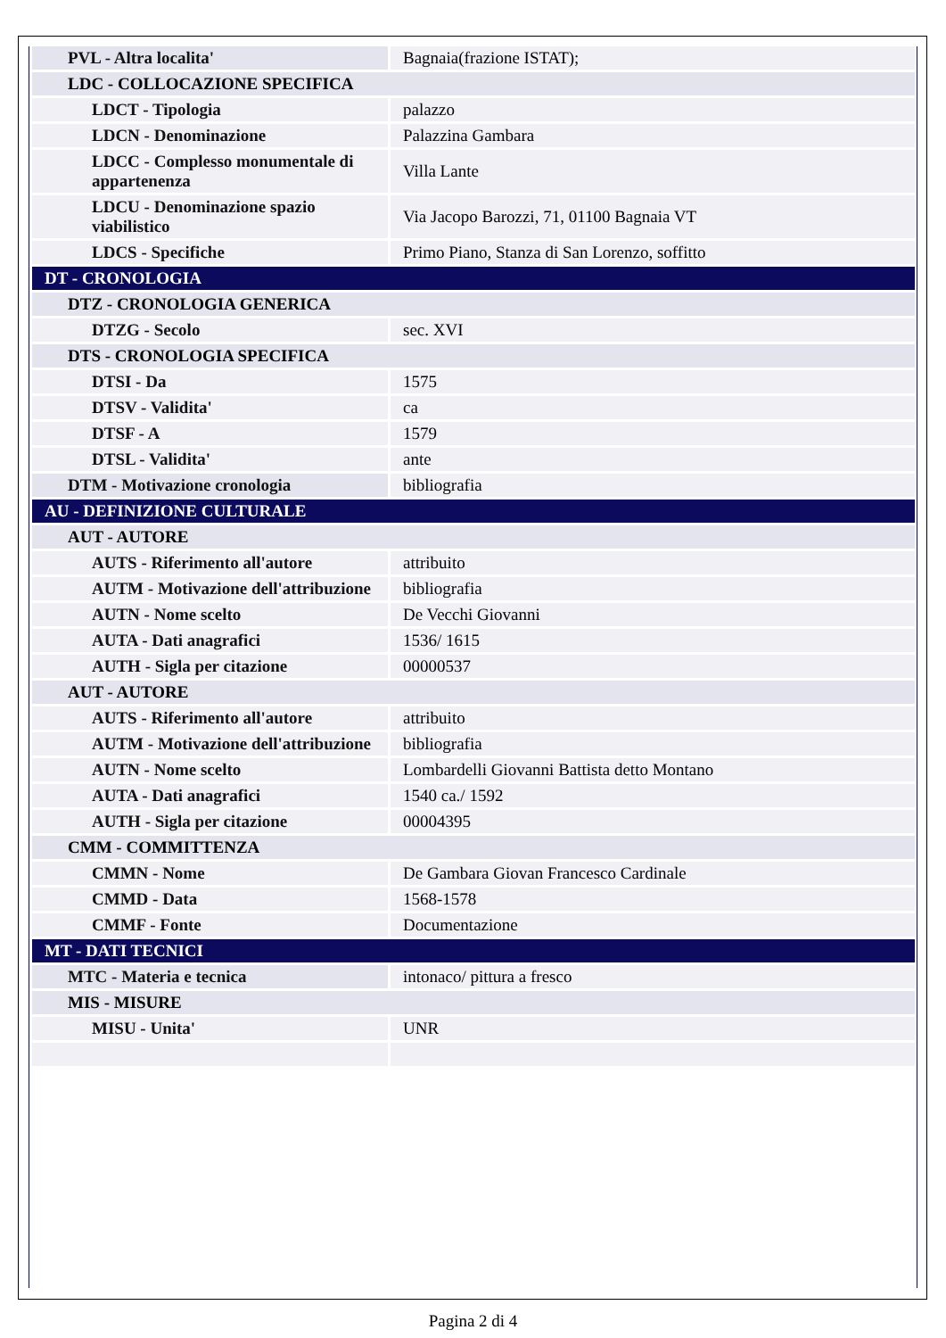| PVL - Altra localita' | Bagnaia(frazione ISTAT); |
| LDC - COLLOCAZIONE SPECIFICA | |
| LDCT - Tipologia | palazzo |
| LDCN - Denominazione | Palazzina Gambara |
| LDCC - Complesso monumentale di appartenenza | Villa Lante |
| LDCU - Denominazione spazio viabilistico | Via Jacopo Barozzi, 71, 01100 Bagnaia VT |
| LDCS - Specifiche | Primo Piano, Stanza di San Lorenzo, soffitto |
| DT - CRONOLOGIA | |
| DTZ - CRONOLOGIA GENERICA | |
| DTZG - Secolo | sec. XVI |
| DTS - CRONOLOGIA SPECIFICA | |
| DTSI - Da | 1575 |
| DTSV - Validita' | ca |
| DTSF - A | 1579 |
| DTSL - Validita' | ante |
| DTM - Motivazione cronologia | bibliografia |
| AU - DEFINIZIONE CULTURALE | |
| AUT - AUTORE | |
| AUTS - Riferimento all'autore | attribuito |
| AUTM - Motivazione dell'attribuzione | bibliografia |
| AUTN - Nome scelto | De Vecchi Giovanni |
| AUTA - Dati anagrafici | 1536/ 1615 |
| AUTH - Sigla per citazione | 00000537 |
| AUT - AUTORE | |
| AUTS - Riferimento all'autore | attribuito |
| AUTM - Motivazione dell'attribuzione | bibliografia |
| AUTN - Nome scelto | Lombardelli Giovanni Battista detto Montano |
| AUTA - Dati anagrafici | 1540 ca./ 1592 |
| AUTH - Sigla per citazione | 00004395 |
| CMM - COMMITTENZA | |
| CMMN - Nome | De Gambara Giovan Francesco Cardinale |
| CMMD - Data | 1568-1578 |
| CMMF - Fonte | Documentazione |
| MT - DATI TECNICI | |
| MTC - Materia e tecnica | intonaco/ pittura a fresco |
| MIS - MISURE | |
| MISU - Unita' | UNR |
Pagina 2 di 4